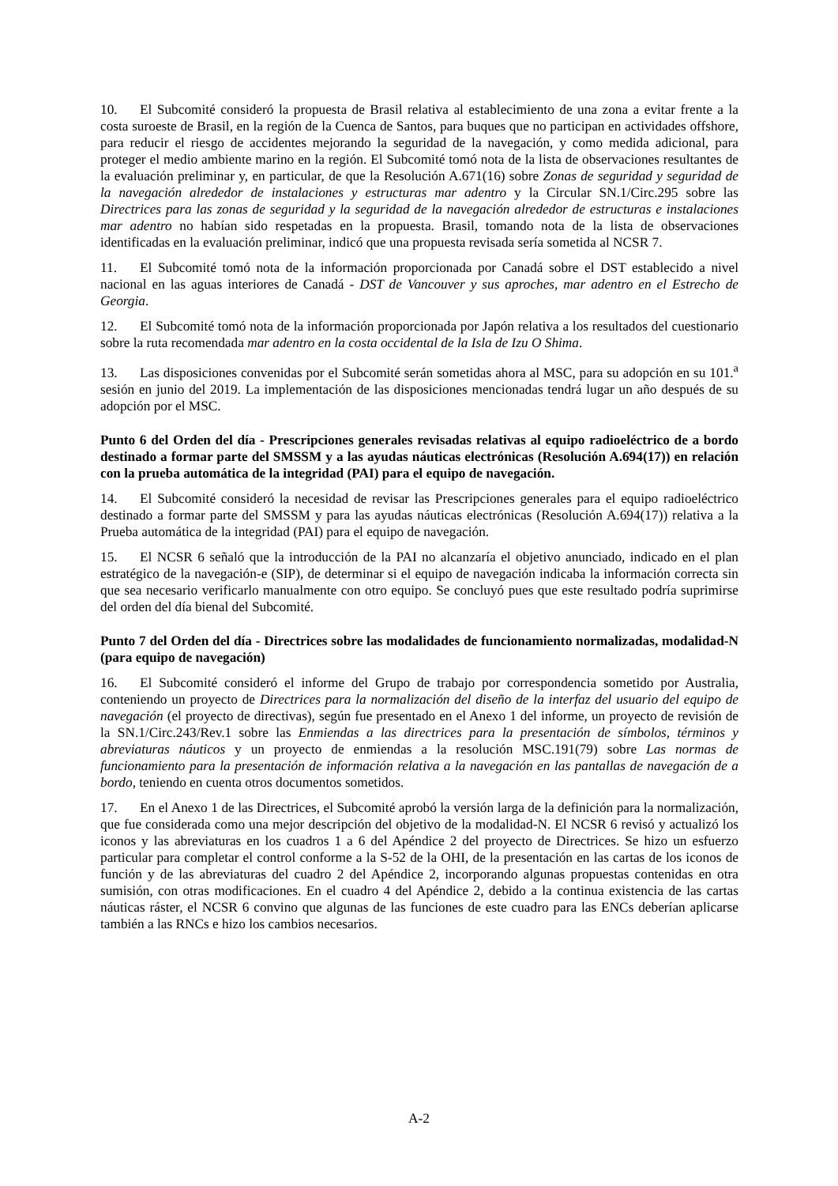10. El Subcomité consideró la propuesta de Brasil relativa al establecimiento de una zona a evitar frente a la costa suroeste de Brasil, en la región de la Cuenca de Santos, para buques que no participan en actividades offshore, para reducir el riesgo de accidentes mejorando la seguridad de la navegación, y como medida adicional, para proteger el medio ambiente marino en la región. El Subcomité tomó nota de la lista de observaciones resultantes de la evaluación preliminar y, en particular, de que la Resolución A.671(16) sobre Zonas de seguridad y seguridad de la navegación alrededor de instalaciones y estructuras mar adentro y la Circular SN.1/Circ.295 sobre las Directrices para las zonas de seguridad y la seguridad de la navegación alrededor de estructuras e instalaciones mar adentro no habían sido respetadas en la propuesta. Brasil, tomando nota de la lista de observaciones identificadas en la evaluación preliminar, indicó que una propuesta revisada sería sometida al NCSR 7.
11. El Subcomité tomó nota de la información proporcionada por Canadá sobre el DST establecido a nivel nacional en las aguas interiores de Canadá - DST de Vancouver y sus aproches, mar adentro en el Estrecho de Georgia.
12. El Subcomité tomó nota de la información proporcionada por Japón relativa a los resultados del cuestionario sobre la ruta recomendada mar adentro en la costa occidental de la Isla de Izu O Shima.
13. Las disposiciones convenidas por el Subcomité serán sometidas ahora al MSC, para su adopción en su 101.<sup>a</sup> sesión en junio del 2019. La implementación de las disposiciones mencionadas tendrá lugar un año después de su adopción por el MSC.
Punto 6 del Orden del día - Prescripciones generales revisadas relativas al equipo radioeléctrico de a bordo destinado a formar parte del SMSSM y a las ayudas náuticas electrónicas (Resolución A.694(17)) en relación con la prueba automática de la integridad (PAI) para el equipo de navegación.
14. El Subcomité consideró la necesidad de revisar las Prescripciones generales para el equipo radioeléctrico destinado a formar parte del SMSSM y para las ayudas náuticas electrónicas (Resolución A.694(17)) relativa a la Prueba automática de la integridad (PAI) para el equipo de navegación.
15. El NCSR 6 señaló que la introducción de la PAI no alcanzaría el objetivo anunciado, indicado en el plan estratégico de la navegación-e (SIP), de determinar si el equipo de navegación indicaba la información correcta sin que sea necesario verificarlo manualmente con otro equipo. Se concluyó pues que este resultado podría suprimirse del orden del día bienal del Subcomité.
Punto 7 del Orden del día - Directrices sobre las modalidades de funcionamiento normalizadas, modalidad-N (para equipo de navegación)
16. El Subcomité consideró el informe del Grupo de trabajo por correspondencia sometido por Australia, conteniendo un proyecto de Directrices para la normalización del diseño de la interfaz del usuario del equipo de navegación (el proyecto de directivas), según fue presentado en el Anexo 1 del informe, un proyecto de revisión de la SN.1/Circ.243/Rev.1 sobre las Enmiendas a las directrices para la presentación de símbolos, términos y abreviaturas náuticos y un proyecto de enmiendas a la resolución MSC.191(79) sobre Las normas de funcionamiento para la presentación de información relativa a la navegación en las pantallas de navegación de a bordo, teniendo en cuenta otros documentos sometidos.
17. En el Anexo 1 de las Directrices, el Subcomité aprobó la versión larga de la definición para la normalización, que fue considerada como una mejor descripción del objetivo de la modalidad-N. El NCSR 6 revisó y actualizó los iconos y las abreviaturas en los cuadros 1 a 6 del Apéndice 2 del proyecto de Directrices. Se hizo un esfuerzo particular para completar el control conforme a la S-52 de la OHI, de la presentación en las cartas de los iconos de función y de las abreviaturas del cuadro 2 del Apéndice 2, incorporando algunas propuestas contenidas en otra sumisión, con otras modificaciones. En el cuadro 4 del Apéndice 2, debido a la continua existencia de las cartas náuticas ráster, el NCSR 6 convino que algunas de las funciones de este cuadro para las ENCs deberían aplicarse también a las RNCs e hizo los cambios necesarios.
A-2